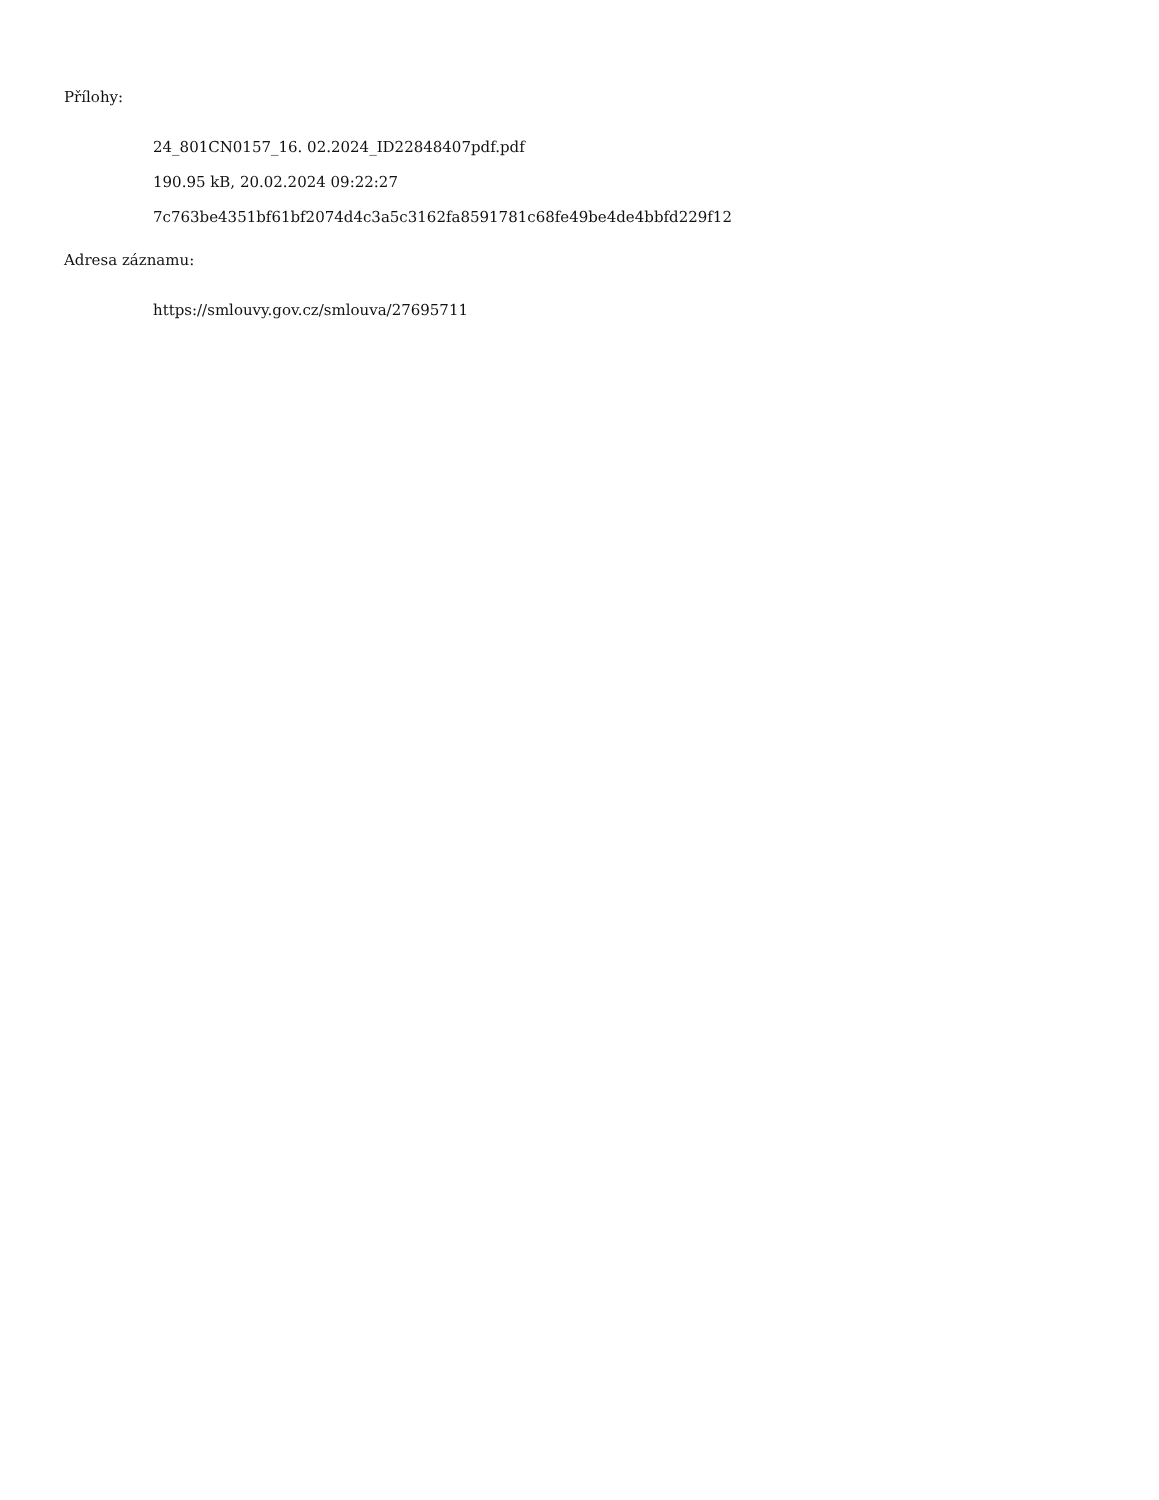Přílohy:
24_801CN0157_16. 02.2024_ID22848407pdf.pdf
190.95 kB, 20.02.2024 09:22:27
7c763be4351bf61bf2074d4c3a5c3162fa8591781c68fe49be4de4bbfd229f12
Adresa záznamu:
https://smlouvy.gov.cz/smlouva/27695711